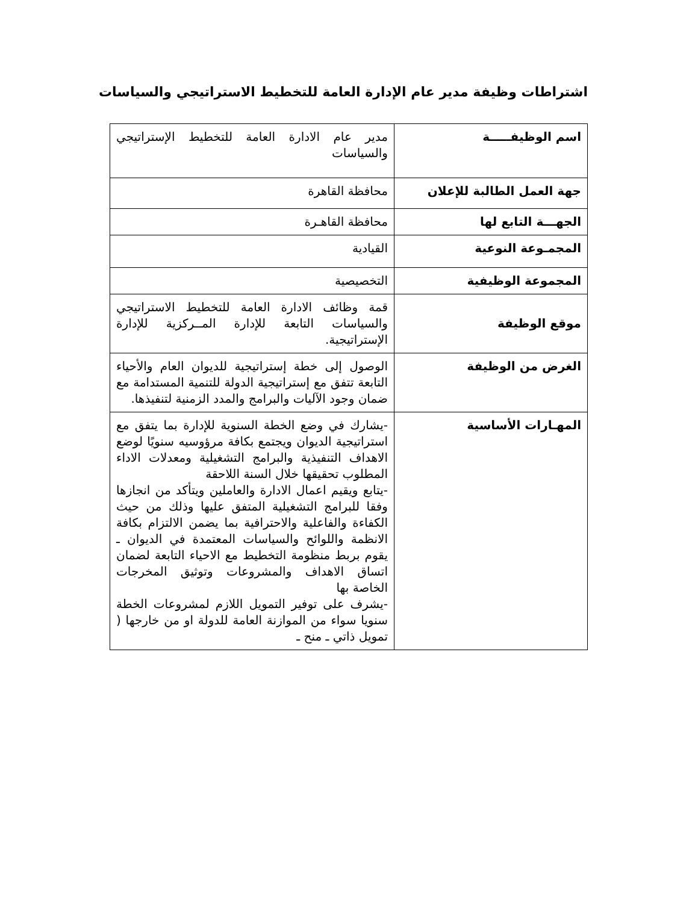اشتراطات وظيفة مدير عام الإدارة العامة للتخطيط الاستراتيجي والسياسات
| اسم الوظيفـــــة | مدير عام الادارة العامة للتخطيط الإستراتيجي والسياسات |
| جهة العمل الطالبة للإعلان | محافظة القاهرة |
| الجهـــة التابع لها | محافظة القاهـرة |
| المجمـوعة النوعية | القيادية |
| المجموعة الوظيفية | التخصيصية |
| موقع الوظيفة | قمة وظائف الادارة العامة للتخطيط الاستراتيجي والسياسات التابعة للإدارة المــركزية للإدارة الإستراتيجية. |
| الغرض من الوظيفة | الوصول إلى خطة إستراتيجية للديوان العام والأحياء التابعة تتفق مع إستراتيجية الدولة للتنمية المستدامة مع ضمان وجود الآليات والبرامج والمدد الزمنية لتنفيذها. |
| المهـارات الأساسية | -يشارك في وضع الخطة السنوية للإدارة بما يتفق مع استراتيجية الديوان ويجتمع بكافة مرؤوسيه سنويًا لوضع الاهداف التنفيذية والبرامج التشغيلية ومعدلات الاداء المطلوب تحقيقها خلال السنة اللاحقة -يتابع ويقيم اعمال الادارة والعاملين ويتأكد من انجازها وفقا للبرامج التشغيلية المتفق عليها وذلك من حيث الكفاءة والفاعلية والاحترافية بما يضمن الالتزام بكافة الانظمة واللوائح والسياسات المعتمدة في الديوان ـ يقوم بربط منظومة التخطيط مع الاحياء التابعة لضمان اتساق الاهداف والمشروعات وتوثيق المخرجات الخاصة بها -يشرف على توفير التمويل اللازم لمشروعات الخطة سنويا سواء من الموازنة العامة للدولة او من خارجها ( تمويل ذاتي ـ منح ـ |